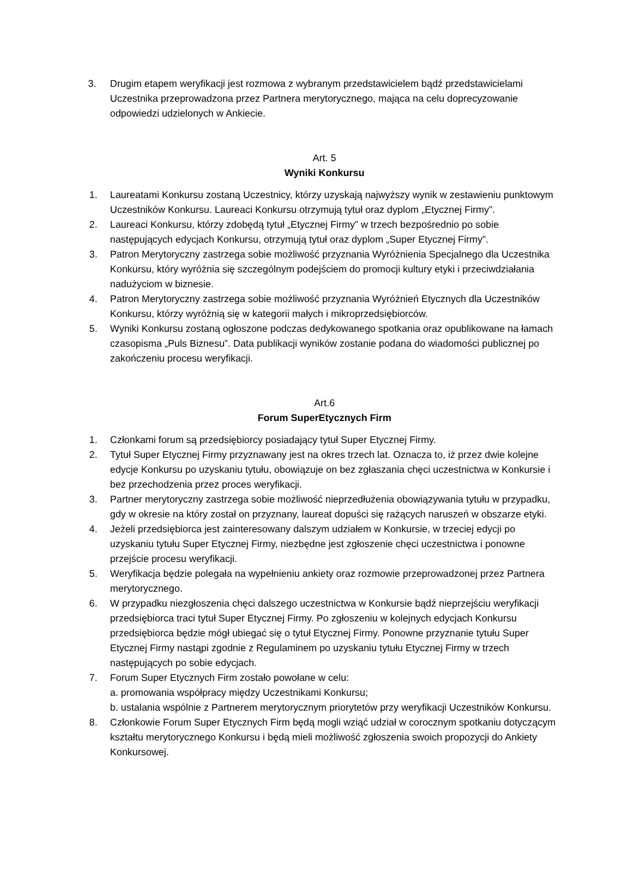3. Drugim etapem weryfikacji jest rozmowa z wybranym przedstawicielem bądź przedstawicielami Uczestnika przeprowadzona przez Partnera merytorycznego, mająca na celu doprecyzowanie odpowiedzi udzielonych w Ankiecie.
Art. 5
Wyniki Konkursu
1. Laureatami Konkursu zostaną Uczestnicy, którzy uzyskają najwyższy wynik w zestawieniu punktowym Uczestników Konkursu. Laureaci Konkursu otrzymują tytuł oraz dyplom „Etycznej Firmy”.
2. Laureaci Konkursu, którzy zdobędą tytuł „Etycznej Firmy” w trzech bezpośrednio po sobie następujących edycjach Konkursu, otrzymują tytuł oraz dyplom „Super Etycznej Firmy”.
3. Patron Merytoryczny zastrzega sobie możliwość przyznania Wyróżnienia Specjalnego dla Uczestnika Konkursu, który wyróżnia się szczególnym podejściem do promocji kultury etyki i przeciwdziałania nadużyciom w biznesie.
4. Patron Merytoryczny zastrzega sobie możliwość przyznania Wyróżnień Etycznych dla Uczestników Konkursu, którzy wyróżnią się w kategorii małych i mikroprzedsiębiorców.
5. Wyniki Konkursu zostaną ogłoszone podczas dedykowanego spotkania oraz opublikowane na łamach czasopisma „Puls Biznesu”. Data publikacji wyników zostanie podana do wiadomości publicznej po zakończeniu procesu weryfikacji.
Art.6
Forum SuperEtycznych Firm
1. Członkami forum są przedsiębiorcy posiadający tytuł Super Etycznej Firmy.
2. Tytuł Super Etycznej Firmy przyznawany jest na okres trzech lat. Oznacza to, iż przez dwie kolejne edycje Konkursu po uzyskaniu tytułu, obowiązuje on bez zgłaszania chęci uczestnictwa w Konkursie i bez przechodzenia przez proces weryfikacji.
3. Partner merytoryczny zastrzega sobie możliwość nieprzedłużenia obowiązywania tytułu w przypadku, gdy w okresie na który został on przyznany, laureat dopuści się rażących naruszeń w obszarze etyki.
4. Jeżeli przedsiębiorca jest zainteresowany dalszym udziałem w Konkursie, w trzeciej edycji po uzyskaniu tytułu Super Etycznej Firmy, niezbędne jest zgłoszenie chęci uczestnictwa i ponowne przejście procesu weryfikacji.
5. Weryfikacja będzie polegała na wypełnieniu ankiety oraz rozmowie przeprowadzonej przez Partnera merytorycznego.
6. W przypadku niezgłoszenia chęci dalszego uczestnictwa w Konkursie bądź nieprzejściu weryfikacji przedsiębiorca traci tytuł Super Etycznej Firmy. Po zgłoszeniu w kolejnych edycjach Konkursu przedsiębiorca będzie mógł ubiegać się o tytuł Etycznej Firmy. Ponowne przyznanie tytułu Super Etycznej Firmy nastąpi zgodnie z Regulaminem po uzyskaniu tytułu Etycznej Firmy w trzech następujących po sobie edycjach.
7. Forum Super Etycznych Firm zostało powołane w celu:
a. promowania współpracy między Uczestnikami Konkursu;
b. ustalania wspólnie z Partnerem merytorycznym priorytetów przy weryfikacji Uczestników Konkursu.
8. Członkowie Forum Super Etycznych Firm będą mogli wziąć udział w corocznym spotkaniu dotyczącym kształtu merytorycznego Konkursu i będą mieli możliwość zgłoszenia swoich propozycji do Ankiety Konkursowej.